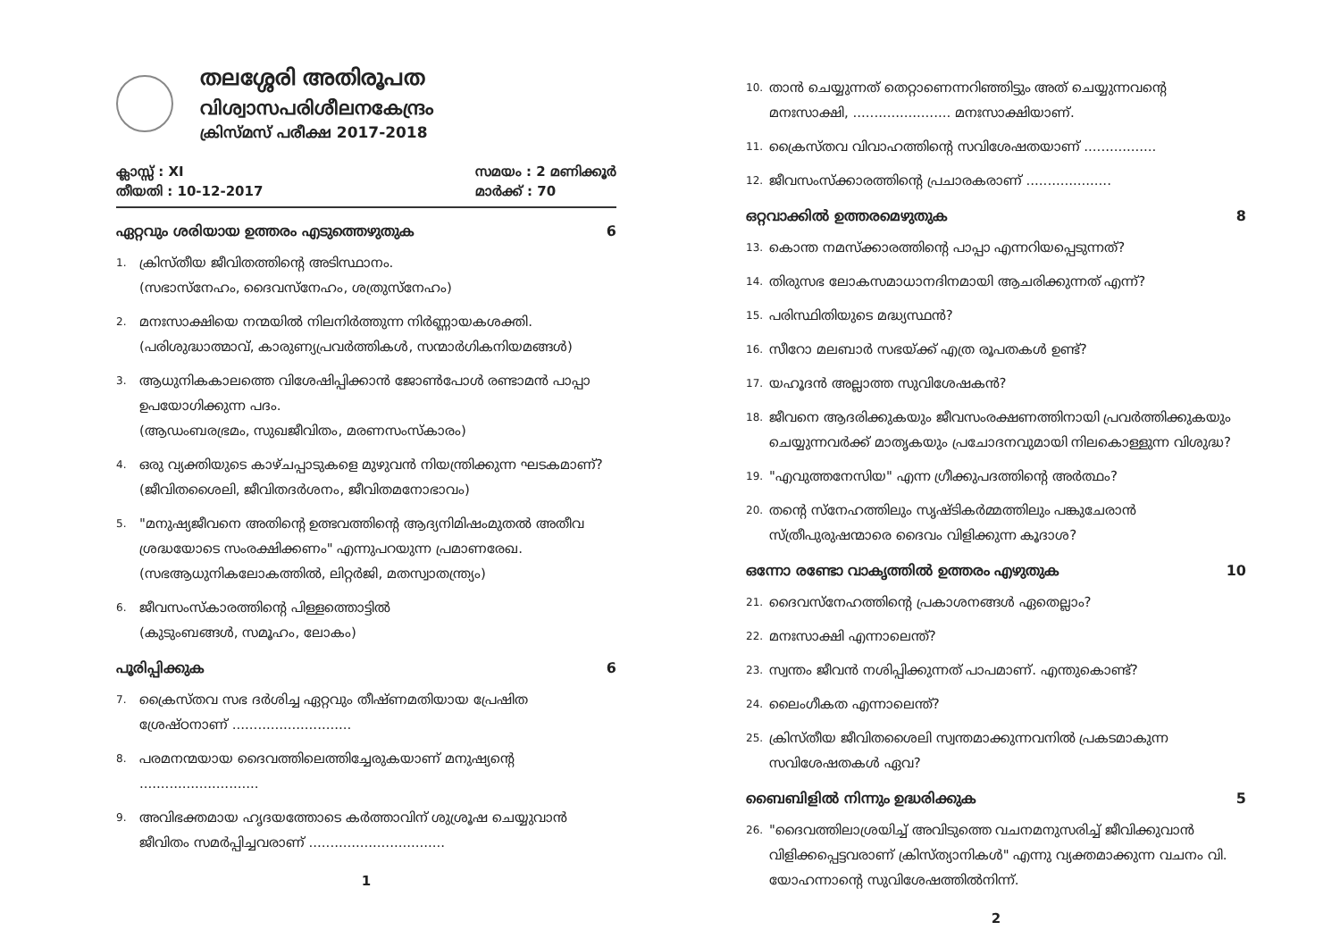തലശ്ശേരി അതിരൂപത
വിശ്വാസപരിശീലനകേന്ദ്രം
ക്രിസ്മസ് പരീക്ഷ 2017-2018
ക്ലാസ്സ് : XI
തീയതി : 10-12-2017
സമയം : 2 മണിക്കൂർ
മാർക്ക് : 70
ഏറ്റവും ശരിയായ ഉത്തരം എടുത്തെഴുതുക 6
1.
ക്രിസ്തീയ ജീവിതത്തിന്റെ അടിസ്ഥാനം.
(സഭാസ്നേഹം, ദൈവസ്നേഹം, ശത്രുസ്നേഹം)
2.
മനഃസാക്ഷിയെ നന്മയിൽ നിലനിർത്തുന്ന നിർണ്ണായകശക്തി.
(പരിശുദ്ധാത്മാവ്, കാരുണ്യപ്രവർത്തികൾ, സന്മാർഗികനിയമങ്ങൾ)
3.
ആധുനികകാലത്തെ വിശേഷിപ്പിക്കാൻ ജോൺപോൾ രണ്ടാമൻ പാപ്പാ ഉപയോഗിക്കുന്ന പദം.
(ആഡംബരഭ്രമം, സുഖജീവിതം, മരണസംസ്കാരം)
4.
ഒരു വ്യക്തിയുടെ കാഴ്ചപ്പാടുകളെ മുഴുവൻ നിയന്ത്രിക്കുന്ന ഘടകമാണ്?
(ജീവിതശൈലി, ജീവിതദർശനം, ജീവിതമനോഭാവം)
5.
"മനുഷ്യജീവനെ അതിന്റെ ഉത്ഭവത്തിന്റെ ആദ്യനിമിഷംമുതൽ അതീവ ശ്രദ്ധയോടെ സംരക്ഷിക്കണം" എന്നുപറയുന്ന പ്രമാണരേഖ.
(സഭആധുനികലോകത്തിൽ, ലിറ്റർജി, മതസ്വാതന്ത്ര്യം)
6.
ജീവസംസ്കാരത്തിന്റെ പിള്ളത്തൊട്ടിൽ
(കുടുംബങ്ങൾ, സമൂഹം, ലോകം)
പൂരിപ്പിക്കുക 6
7.
ക്രൈസ്തവ സഭ ദർശിച്ച ഏറ്റവും തീഷ്ണമതിയായ പ്രേഷിത ശ്രേഷ്ഠനാണ് ............................
8.
പരമനന്മയായ ദൈവത്തിലെത്തിച്ചേരുകയാണ് മനുഷ്യന്റെ ............................
9.
അവിഭക്തമായ ഹൃദയത്തോടെ കർത്താവിന് ശുശ്രൂഷ ചെയ്യുവാൻ ജീവിതം സമർപ്പിച്ചവരാണ് ................................
1
10.
താൻ ചെയ്യുന്നത് തെറ്റാണെന്നറിഞ്ഞിട്ടും അത് ചെയ്യുന്നവന്റെ മനഃസാക്ഷി, ....................... മനഃസാക്ഷിയാണ്.
11.
ക്രൈസ്തവ വിവാഹത്തിന്റെ സവിശേഷതയാണ് .................
12.
ജീവസംസ്ക്കാരത്തിന്റെ പ്രചാരകരാണ് ....................
ഒറ്റവാക്കിൽ ഉത്തരമെഴുതുക 8
13.
കൊന്ത നമസ്ക്കാരത്തിന്റെ പാപ്പാ എന്നറിയപ്പെടുന്നത്?
14.
തിരുസഭ ലോകസമാധാനദിനമായി ആചരിക്കുന്നത് എന്ന്?
15.
പരിസ്ഥിതിയുടെ മദ്ധ്യസ്ഥൻ?
16.
സീറോ മലബാർ സഭയ്ക്ക് എത്ര രൂപതകൾ ഉണ്ട്?
17.
യഹൂദൻ അല്ലാത്ത സുവിശേഷകൻ?
18.
ജീവനെ ആദരിക്കുകയും ജീവസംരക്ഷണത്തിനായി പ്രവർത്തിക്കുകയും ചെയ്യുന്നവർക്ക് മാതൃകയും പ്രചോദനവുമായി നിലകൊള്ളുന്ന വിശുദ്ധ?
19.
"എവുത്തനേസിയ" എന്ന ഗ്രീക്കുപദത്തിന്റെ അർത്ഥം?
20.
തന്റെ സ്നേഹത്തിലും സൃഷ്ടികർമ്മത്തിലും പങ്കുചേരാൻ സ്ത്രീപുരുഷന്മാരെ ദൈവം വിളിക്കുന്ന കൂദാശ?
ഒന്നോ രണ്ടോ വാകൃത്തിൽ ഉത്തരം എഴുതുക 10
21.
ദൈവസ്നേഹത്തിന്റെ പ്രകാശനങ്ങൾ ഏതെല്ലാം?
22.
മനഃസാക്ഷി എന്നാലെന്ത്?
23.
സ്വന്തം ജീവൻ നശിപ്പിക്കുന്നത് പാപമാണ്. എന്തുകൊണ്ട്?
24.
ലൈംഗീകത എന്നാലെന്ത്?
25.
ക്രിസ്തീയ ജീവിതശൈലി സ്വന്തമാക്കുന്നവനിൽ പ്രകടമാകുന്ന സവിശേഷതകൾ ഏവ?
ബൈബിളിൽ നിന്നും ഉദ്ധരിക്കുക 5
26.
"ദൈവത്തിലാശ്രയിച്ച് അവിടുത്തെ വചനമനുസരിച്ച് ജീവിക്കുവാൻ വിളിക്കപ്പെട്ടവരാണ് ക്രിസ്ത്യാനികൾ" എന്നു വ്യക്തമാക്കുന്ന വചനം വി. യോഹന്നാന്റെ സുവിശേഷത്തിൽനിന്ന്.
2